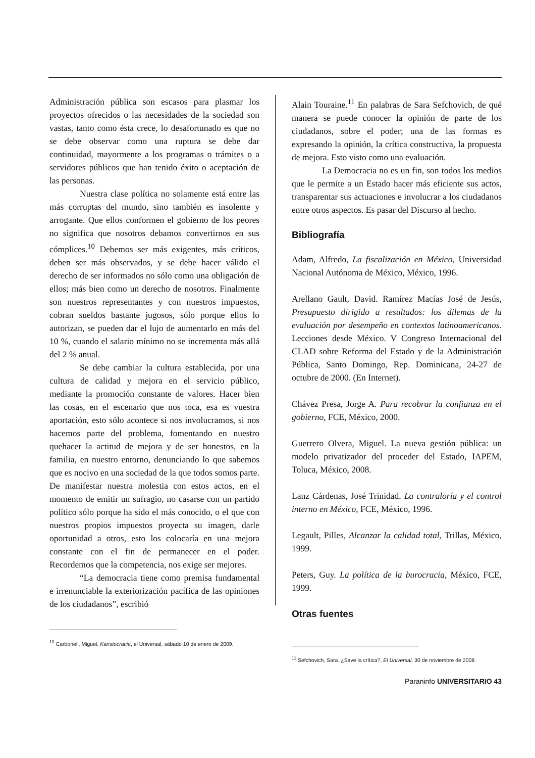Administración pública son escasos para plasmar los proyectos ofrecidos o las necesidades de la sociedad son vastas, tanto como ésta crece, lo desafortunado es que no se debe observar como una ruptura se debe dar continuidad, mayormente a los programas o trámites o a servidores públicos que han tenido éxito o aceptación de las personas.
Nuestra clase política no solamente está entre las más corruptas del mundo, sino también es insolente y arrogante. Que ellos conformen el gobierno de los peores no significa que nosotros debamos convertirnos en sus cómplices.<sup>10</sup> Debemos ser más exigentes, más críticos, deben ser más observados, y se debe hacer válido el derecho de ser informados no sólo como una obligación de ellos; más bien como un derecho de nosotros. Finalmente son nuestros representantes y con nuestros impuestos, cobran sueldos bastante jugosos, sólo porque ellos lo autorizan, se pueden dar el lujo de aumentarlo en más del 10 %, cuando el salario mínimo no se incrementa más allá del 2 % anual.
Se debe cambiar la cultura establecida, por una cultura de calidad y mejora en el servicio público, mediante la promoción constante de valores. Hacer bien las cosas, en el escenario que nos toca, esa es vuestra aportación, esto sólo acontece si nos involucramos, si nos hacemos parte del problema, fomentando en nuestro quehacer la actitud de mejora y de ser honestos, en la familia, en nuestro entorno, denunciando lo que sabemos que es nocivo en una sociedad de la que todos somos parte. De manifestar nuestra molestia con estos actos, en el momento de emitir un sufragio, no casarse con un partido político sólo porque ha sido el más conocido, o el que con nuestros propios impuestos proyecta su imagen, darle oportunidad a otros, esto los colocaría en una mejora constante con el fin de permanecer en el poder. Recordemos que la competencia, nos exige ser mejores.
“La democracia tiene como premisa fundamental e irrenunciable la exteriorización pacífica de las opiniones de los ciudadanos”, escribió
<sup>10</sup> Carbonell, Miguel, Karistocracia, el Universal, sábado 10 de enero de 2009.
Alain Touraine.<sup>11</sup> En palabras de Sara Sefchovich, de qué manera se puede conocer la opinión de parte de los ciudadanos, sobre el poder; una de las formas es expresando la opinión, la crítica constructiva, la propuesta de mejora. Esto visto como una evaluación.
La Democracia no es un fin, son todos los medios que le permite a un Estado hacer más eficiente sus actos, transparentar sus actuaciones e involucrar a los ciudadanos entre otros aspectos. Es pasar del Discurso al hecho.
Bibliografía
Adam, Alfredo, La fiscalización en México, Universidad Nacional Autónoma de México, México, 1996.
Arellano Gault, David. Ramírez Macías José de Jesús, Presupuesto dirigido a resultados: los dilemas de la evaluación por desempeño en contextos latinoamericanos. Lecciones desde México. V Congreso Internacional del CLAD sobre Reforma del Estado y de la Administración Pública, Santo Domingo, Rep. Dominicana, 24-27 de octubre de 2000. (En Internet).
Chávez Presa, Jorge A. Para recobrar la confianza en el gobierno, FCE, México, 2000.
Guerrero Olvera, Miguel. La nueva gestión pública: un modelo privatizador del proceder del Estado, IAPEM, Toluca, México, 2008.
Lanz Cárdenas, José Trinidad. La contraloría y el control interno en México, FCE, México, 1996.
Legault, Pilles, Alcanzar la calidad total, Trillas, México, 1999.
Peters, Guy. La política de la burocracia, México, FCE, 1999.
Otras fuentes
<sup>11</sup> Sefchovich, Sara. ¿Sirve la crítica?, El Universal, 30 de noviembre de 2008.
Paraninfo UNIVERSITARIO 43